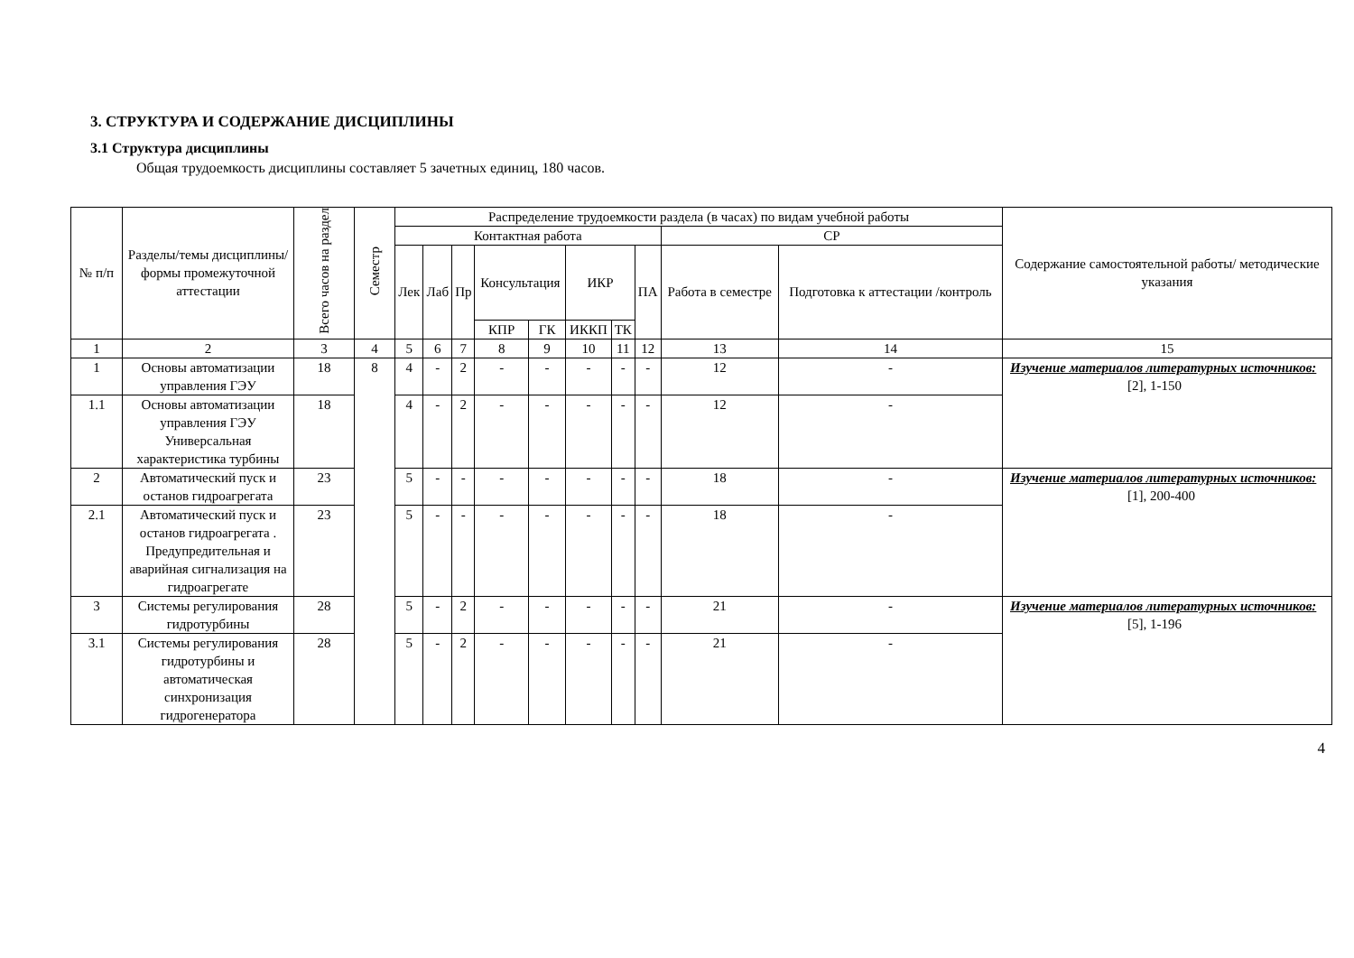3. СТРУКТУРА И СОДЕРЖАНИЕ ДИСЦИПЛИНЫ
3.1 Структура дисциплины
Общая трудоемкость дисциплины составляет 5 зачетных единиц, 180 часов.
| № п/п | Разделы/темы дисциплины/формы промежуточной аттестации | Всего часов на раздел | Семестр | Распределение трудоемкости раздела (в часах) по видам учебной работы | | | | | | | | | | Содержание самостоятельной работы/ методические указания |
| --- | --- | --- | --- | --- | --- | --- | --- | --- | --- | --- | --- | --- | --- | --- |
| | | | | Контактная работа | | | | | | | | СР | | |
| | | | | Лек | Лаб | Пр | Консультация | | ИКР | | ПА | Работа в семестре | Подготовка к аттестации /контроль | |
| | | | | | | | КПР | ГК | ИККП | ТК | | | | |
| 1 | 2 | 3 | 4 | 5 | 6 | 7 | 8 | 9 | 10 | 11 | 12 | 13 | 14 | 15 |
| 1 | Основы автоматизации управления ГЭУ | 18 | 8 | 4 | - | 2 | - | - | - | - | - | 12 | - | Изучение материалов литературных источников: [2], 1-150 |
| 1.1 | Основы автоматизации управления ГЭУ Универсальная характеристика турбины | 18 | | 4 | - | 2 | - | - | - | - | - | 12 | - | |
| 2 | Автоматический пуск и останов гидроагрегата | 23 | | 5 | - | - | - | - | - | - | - | 18 | - | Изучение материалов литературных источников: [1], 200-400 |
| 2.1 | Автоматический пуск и останов гидроагрегата . Предупредительная и аварийная сигнализация на гидроагрегате | 23 | | 5 | - | - | - | - | - | - | - | 18 | - | |
| 3 | Системы регулирования гидротурбины | 28 | | 5 | - | 2 | - | - | - | - | - | 21 | - | Изучение материалов литературных источников: [5], 1-196 |
| 3.1 | Системы регулирования гидротурбины и автоматическая синхронизация гидрогенератора | 28 | | 5 | - | 2 | - | - | - | - | - | 21 | - | |
4